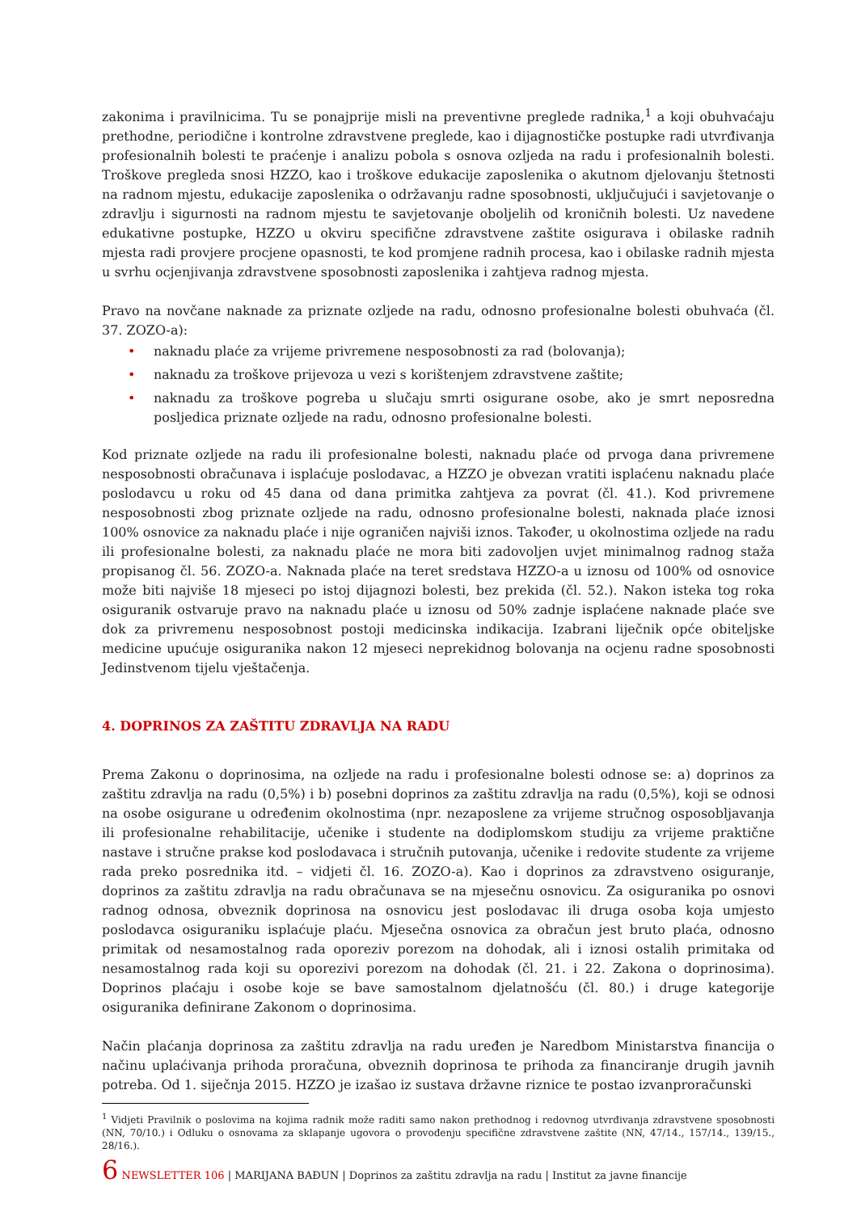zakonima i pravilnicima. Tu se ponajprije misli na preventivne preglede radnika,<sup>1</sup> a koji obuhvaćaju prethodne, periodične i kontrolne zdravstvene preglede, kao i dijagnostičke postupke radi utvrđivanja profesionalnih bolesti te praćenje i analizu pobola s osnova ozljeda na radu i profesionalnih bolesti. Troškove pregleda snosi HZZO, kao i troškove edukacije zaposlenika o akutnom djelovanju štetnosti na radnom mjestu, edukacije zaposlenika o održavanju radne sposobnosti, uključujući i savjetovanje o zdravlju i sigurnosti na radnom mjestu te savjetovanje oboljelih od kroničnih bolesti. Uz navedene edukativne postupke, HZZO u okviru specifične zdravstvene zaštite osigurava i obilaske radnih mjesta radi provjere procjene opasnosti, te kod promjene radnih procesa, kao i obilaske radnih mjesta u svrhu ocjenjivanja zdravstvene sposobnosti zaposlenika i zahtjeva radnog mjesta.
Pravo na novčane naknade za priznate ozljede na radu, odnosno profesionalne bolesti obuhvaća (čl. 37. ZOZO-a):
• naknadu plaće za vrijeme privremene nesposobnosti za rad (bolovanja);
• naknadu za troškove prijevoza u vezi s korištenjem zdravstvene zaštite;
• naknadu za troškove pogreba u slučaju smrti osigurane osobe, ako je smrt neposredna posljedica priznate ozljede na radu, odnosno profesionalne bolesti.
Kod priznate ozljede na radu ili profesionalne bolesti, naknadu plaće od prvoga dana privremene nesposobnosti obračunava i isplaćuje poslodavac, a HZZO je obvezan vratiti isplaćenu naknadu plaće poslodavcu u roku od 45 dana od dana primitka zahtjeva za povrat (čl. 41.). Kod privremene nesposobnosti zbog priznate ozljede na radu, odnosno profesionalne bolesti, naknada plaće iznosi 100% osnovice za naknadu plaće i nije ograničen najviši iznos. Također, u okolnostima ozljede na radu ili profesionalne bolesti, za naknadu plaće ne mora biti zadovoljen uvjet minimalnog radnog staža propisanog čl. 56. ZOZO-a. Naknada plaće na teret sredstava HZZO-a u iznosu od 100% od osnovice može biti najviše 18 mjeseci po istoj dijagnozi bolesti, bez prekida (čl. 52.). Nakon isteka tog roka osiguranik ostvaruje pravo na naknadu plaće u iznosu od 50% zadnje isplaćene naknade plaće sve dok za privremenu nesposobnost postoji medicinska indikacija. Izabrani liječnik opće obiteljske medicine upućuje osiguranika nakon 12 mjeseci neprekidnog bolovanja na ocjenu radne sposobnosti Jedinstvenom tijelu vještačenja.
4. DOPRINOS ZA ZAŠTITU ZDRAVLJA NA RADU
Prema Zakonu o doprinosima, na ozljede na radu i profesionalne bolesti odnose se: a) doprinos za zaštitu zdravlja na radu (0,5%) i b) posebni doprinos za zaštitu zdravlja na radu (0,5%), koji se odnosi na osobe osigurane u određenim okolnostima (npr. nezaposlene za vrijeme stručnog osposobljavanja ili profesionalne rehabilitacije, učenike i studente na dodiplomskom studiju za vrijeme praktične nastave i stručne prakse kod poslodavaca i stručnih putovanja, učenike i redovite studente za vrijeme rada preko posrednika itd. – vidjeti čl. 16. ZOZO-a). Kao i doprinos za zdravstveno osiguranje, doprinos za zaštitu zdravlja na radu obračunava se na mjesečnu osnovicu. Za osiguranika po osnovi radnog odnosa, obveznik doprinosa na osnovicu jest poslodavac ili druga osoba koja umjesto poslodavca osiguraniku isplaćuje plaću. Mjesečna osnovica za obračun jest bruto plaća, odnosno primitak od nesamostalnog rada oporeziv porezom na dohodak, ali i iznosi ostalih primitaka od nesamostalnog rada koji su oporezivi porezom na dohodak (čl. 21. i 22. Zakona o doprinosima). Doprinos plaćaju i osobe koje se bave samostalnom djelatnošću (čl. 80.) i druge kategorije osiguranika definirane Zakonom o doprinosima.
Način plaćanja doprinosa za zaštitu zdravlja na radu uređen je Naredbom Ministarstva financija o načinu uplaćivanja prihoda proračuna, obveznih doprinosa te prihoda za financiranje drugih javnih potreba. Od 1. siječnja 2015. HZZO je izašao iz sustava državne riznice te postao izvanproračunski
<sup>1</sup> Vidjeti Pravilnik o poslovima na kojima radnik može raditi samo nakon prethodnog i redovnog utvrđivanja zdravstvene sposobnosti (NN, 70/10.) i Odluku o osnovama za sklapanje ugovora o provođenju specifične zdravstvene zaštite (NN, 47/14., 157/14., 139/15., 28/16.).
6 NEWSLETTER 106 | MARIJANA BAĐUN | Doprinos za zaštitu zdravlja na radu | Institut za javne financije